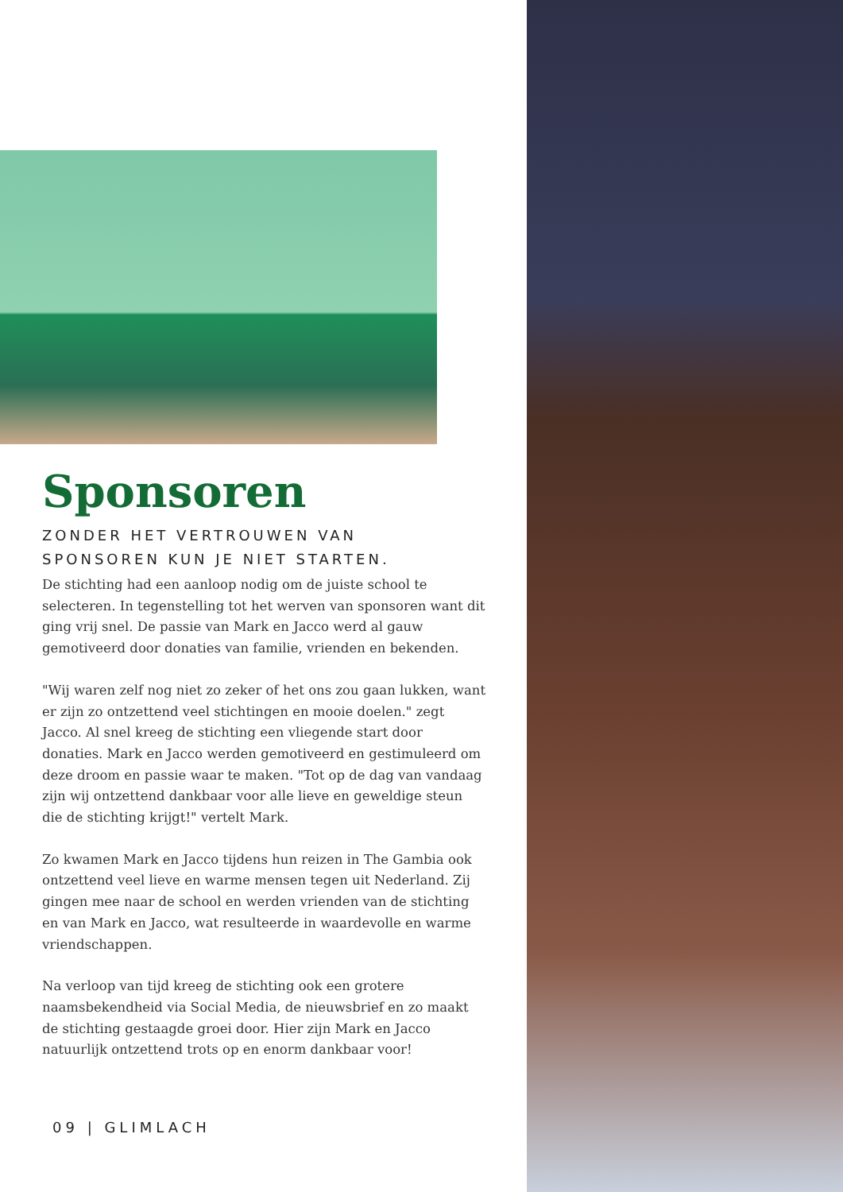Sponsoren
ZONDER HET VERTROUWEN VAN
SPONSOREN KUN JE NIET STARTEN.
De stichting had een aanloop nodig om de juiste school te selecteren. In tegenstelling tot het werven van sponsoren want dit ging vrij snel. De passie van Mark en Jacco werd al gauw gemotiveerd door donaties van familie, vrienden en bekenden.
"Wij waren zelf nog niet zo zeker of het ons zou gaan lukken, want er zijn zo ontzettend veel stichtingen en mooie doelen." zegt Jacco. Al snel kreeg de stichting een vliegende start door donaties. Mark en Jacco werden gemotiveerd en gestimuleerd om deze droom en passie waar te maken. "Tot op de dag van vandaag zijn wij ontzettend dankbaar voor alle lieve en geweldige steun die de stichting krijgt!" vertelt Mark.
Zo kwamen Mark en Jacco tijdens hun reizen in The Gambia ook ontzettend veel lieve en warme mensen tegen uit Nederland. Zij gingen mee naar de school en werden vrienden van de stichting en van Mark en Jacco, wat resulteerde in waardevolle en warme vriendschappen.
Na verloop van tijd kreeg de stichting ook een grotere naamsbekendheid via Social Media, de nieuwsbrief en zo maakt de stichting gestaagde groei door. Hier zijn Mark en Jacco natuurlijk ontzettend trots op en enorm dankbaar voor!
09 | GLIMLACH